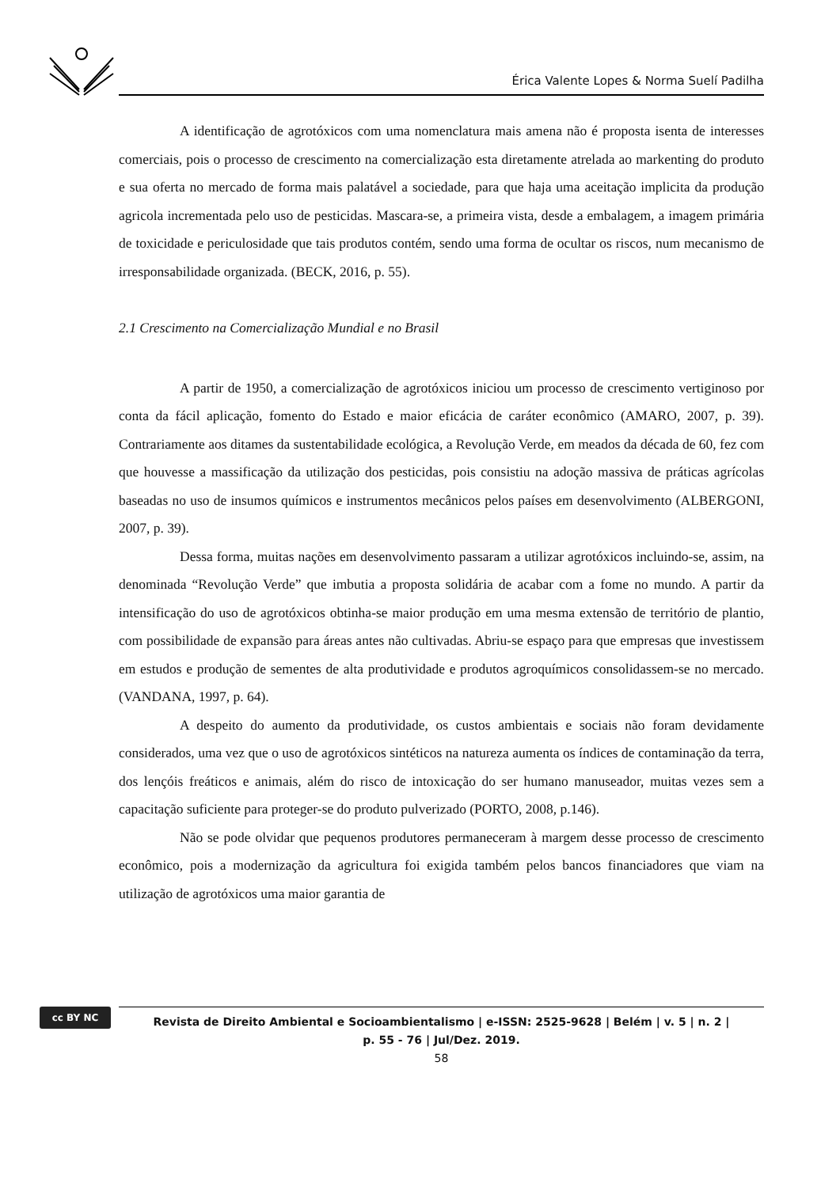Érica Valente Lopes & Norma Suelí Padilha
A identificação de agrotóxicos com uma nomenclatura mais amena não é proposta isenta de interesses comerciais, pois o processo de crescimento na comercialização esta diretamente atrelada ao markenting do produto e sua oferta no mercado de forma mais palatável a sociedade, para que haja uma aceitação implicita da produção agricola incrementada pelo uso de pesticidas. Mascara-se, a primeira vista, desde a embalagem, a imagem primária de toxicidade e periculosidade que tais produtos contém, sendo uma forma de ocultar os riscos, num mecanismo de irresponsabilidade organizada. (BECK, 2016, p. 55).
2.1 Crescimento na Comercialização Mundial e no Brasil
A partir de 1950, a comercialização de agrotóxicos iniciou um processo de crescimento vertiginoso por conta da fácil aplicação, fomento do Estado e maior eficácia de caráter econômico (AMARO, 2007, p. 39). Contrariamente aos ditames da sustentabilidade ecológica, a Revolução Verde, em meados da década de 60, fez com que houvesse a massificação da utilização dos pesticidas, pois consistiu na adoção massiva de práticas agrícolas baseadas no uso de insumos químicos e instrumentos mecânicos pelos países em desenvolvimento (ALBERGONI, 2007, p. 39).
Dessa forma, muitas nações em desenvolvimento passaram a utilizar agrotóxicos incluindo-se, assim, na denominada “Revolução Verde” que imbutia a proposta solidária de acabar com a fome no mundo. A partir da intensificação do uso de agrotóxicos obtinha-se maior produção em uma mesma extensão de território de plantio, com possibilidade de expansão para áreas antes não cultivadas. Abriu-se espaço para que empresas que investissem em estudos e produção de sementes de alta produtividade e produtos agroquímicos consolidassem-se no mercado. (VANDANA, 1997, p. 64).
A despeito do aumento da produtividade, os custos ambientais e sociais não foram devidamente considerados, uma vez que o uso de agrotóxicos sintéticos na natureza aumenta os índices de contaminação da terra, dos lençóis freáticos e animais, além do risco de intoxicação do ser humano manuseador, muitas vezes sem a capacitação suficiente para proteger-se do produto pulverizado (PORTO, 2008, p.146).
Não se pode olvidar que pequenos produtores permaneceram à margem desse processo de crescimento econômico, pois a modernização da agricultura foi exigida também pelos bancos financiadores que viam na utilização de agrotóxicos uma maior garantia de
cc BY NC
Revista de Direito Ambiental e Socioambientalismo | e-ISSN: 2525-9628 | Belém | v. 5 | n. 2 |
p. 55 - 76 | Jul/Dez. 2019.
58